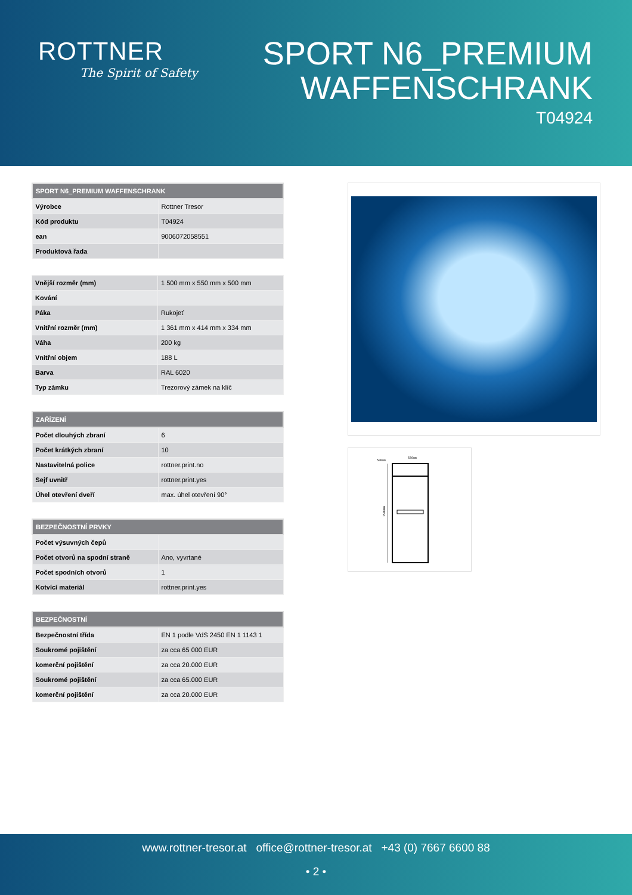ROTTNER
The Spirit of Safety
SPORT N6_PREMIUM
WAFFENSCHRANK
T04924
| SPORT N6_PREMIUM WAFFENSCHRANK | |
| --- | --- |
| Výrobce | Rottner Tresor |
| Kód produktu | T04924 |
| ean | 9006072058551 |
| Produktová řada | |
| Vnější rozměr (mm) | 1 500 mm x 550 mm x 500 mm |
| Kování | |
| Páka | Rukojeť |
| Vnitřní rozměr (mm) | 1 361 mm x 414 mm x 334 mm |
| Váha | 200 kg |
| Vnitřní objem | 188 L |
| Barva | RAL 6020 |
| Typ zámku | Trezorový zámek na klíč |
| ZAŘÍZENÍ | |
| --- | --- |
| Počet dlouhých zbraní | 6 |
| Počet krátkých zbraní | 10 |
| Nastavitelná police | rottner.print.no |
| Sejf uvnitř | rottner.print.yes |
| Úhel otevření dveří | max. úhel otevření 90° |
| BEZPEČNOSTNÍ PRVKY | |
| --- | --- |
| Počet výsuvných čepů | |
| Počet otvorů na spodní straně | Ano, vyvrtané |
| Počet spodních otvorů | 1 |
| Kotvící materiál | rottner.print.yes |
| BEZPEČNOSTNÍ | |
| --- | --- |
| Bezpečnostní třída | EN 1 podle VdS 2450 EN 1 1143 1 |
| Soukromé pojištění | za cca 65 000 EUR |
| komerční pojištění | za cca 20.000 EUR |
| Soukromé pojištění | za cca 65.000 EUR |
| komerční pojištění | za cca 20.000 EUR |
500mm
550mm
1500mm
www.rottner-tresor.at office@rottner-tresor.at +43 (0) 7667 6600 88
• 2 •